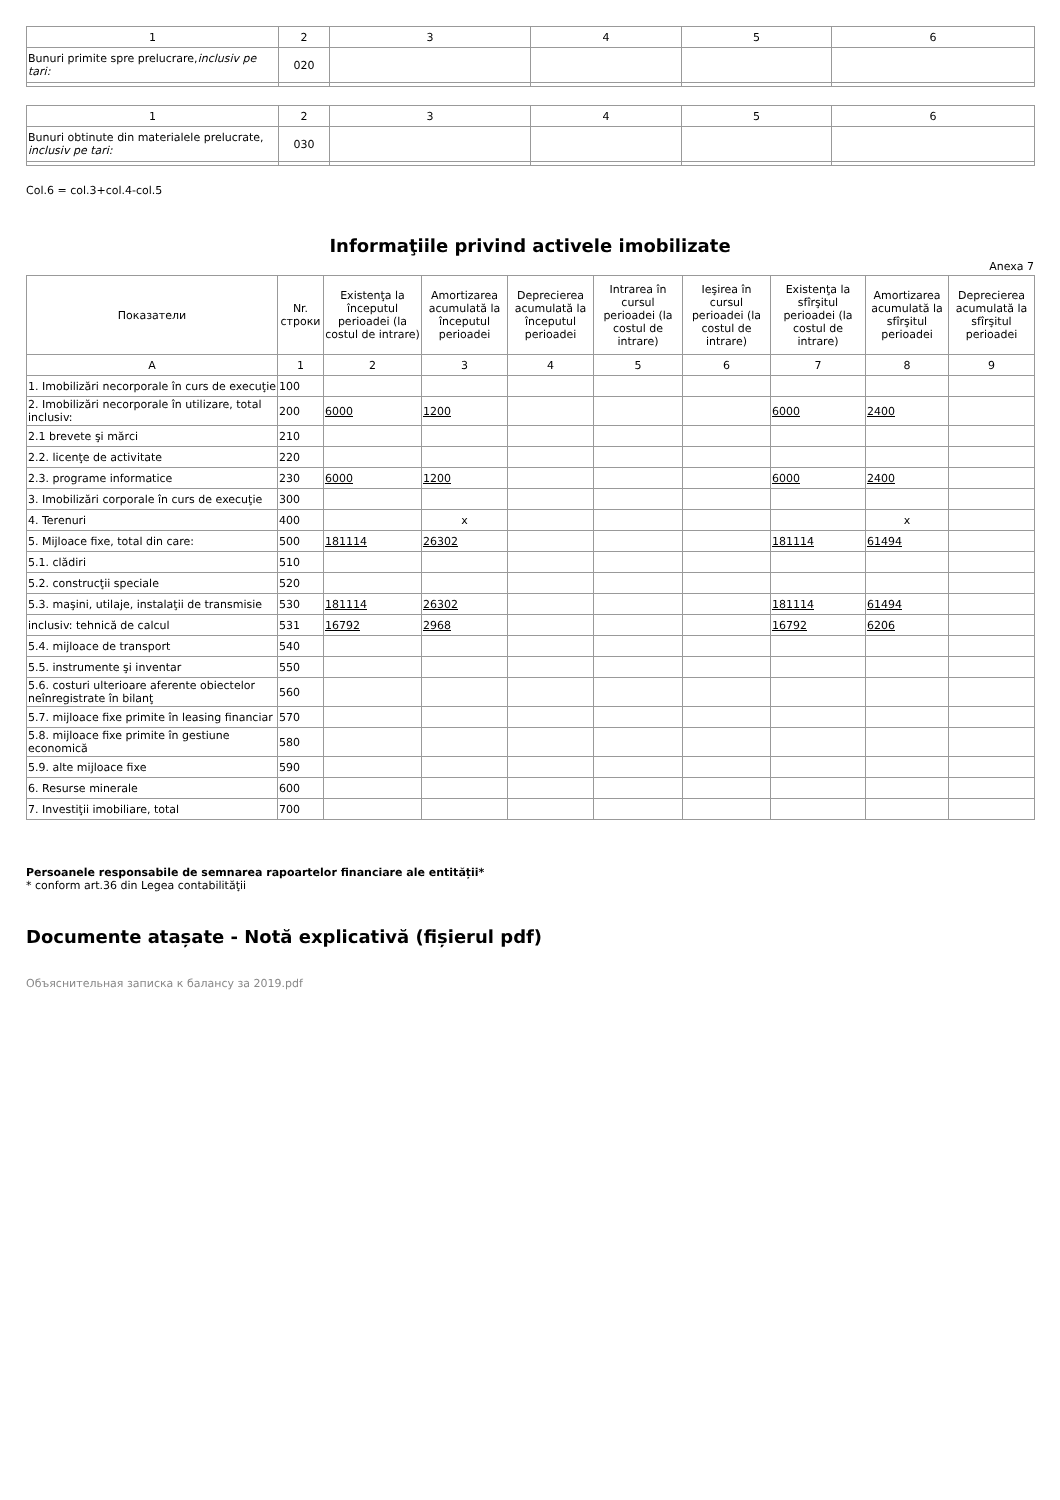| 1 | 2 | 3 | 4 | 5 | 6 |
| Bunuri primite spre prelucrare, inclusiv pe tari: | 020 | | | | |
| 1 | 2 | 3 | 4 | 5 | 6 |
| Bunuri obtinute din materialele prelucrate, inclusiv pe tari: | 030 | | | | |
Col.6 = col.3+col.4-col.5
Informaţiile privind activele imobilizate
Anexa 7
| Показатели | Nr. строки | Existenţa la începutul perioadei (la costul de intrare) | Amortizarea acumulată la începutul perioadei | Deprecierea acumulată la începutul perioadei | Intrarea în cursul perioadei (la costul de intrare) | Ieşirea în cursul perioadei (la costul de intrare) | Existenţa la sfîrşitul perioadei (la costul de intrare) | Amortizarea acumulată la sfîrşitul perioadei | Deprecierea acumulată la sfîrşitul perioadei |
| --- | --- | --- | --- | --- | --- | --- | --- | --- | --- |
| A | 1 | 2 | 3 | 4 | 5 | 6 | 7 | 8 | 9 |
| 1. Imobilizări necorporale în curs de execuţie | 100 | | | | | | | | |
| 2. Imobilizări necorporale în utilizare, total inclusiv: | 200 | 6000 | 1200 | | | | 6000 | 2400 | |
| 2.1 brevete şi mărci | 210 | | | | | | | | |
| 2.2. licenţe de activitate | 220 | | | | | | | | |
| 2.3. programe informatice | 230 | 6000 | 1200 | | | | 6000 | 2400 | |
| 3. Imobilizări corporale în curs de execuţie | 300 | | | | | | | | |
| 4. Terenuri | 400 | | x | | | | | x | |
| 5. Mijloace fixe, total din care: | 500 | 181114 | 26302 | | | | 181114 | 61494 | |
| 5.1. clădiri | 510 | | | | | | | | |
| 5.2. construcţii speciale | 520 | | | | | | | | |
| 5.3. maşini, utilaje, instalaţii de transmisie | 530 | 181114 | 26302 | | | | 181114 | 61494 | |
| inclusiv: tehnică de calcul | 531 | 16792 | 2968 | | | | 16792 | 6206 | |
| 5.4. mijloace de transport | 540 | | | | | | | | |
| 5.5. instrumente şi inventar | 550 | | | | | | | | |
| 5.6. costuri ulterioare aferente obiectelor neînregistrate în bilanţ | 560 | | | | | | | | |
| 5.7. mijloace fixe primite în leasing financiar | 570 | | | | | | | | |
| 5.8. mijloace fixe primite în gestiune economică | 580 | | | | | | | | |
| 5.9. alte mijloace fixe | 590 | | | | | | | | |
| 6. Resurse minerale | 600 | | | | | | | | |
| 7. Investiţii imobiliare, total | 700 | | | | | | | | |
Persoanele responsabile de semnarea rapoartelor financiare ale entității*
* conform art.36 din Legea contabilităţii
Documente atașate - Notă explicativă (fișierul pdf)
Объяснительная записка к балансу за 2019.pdf